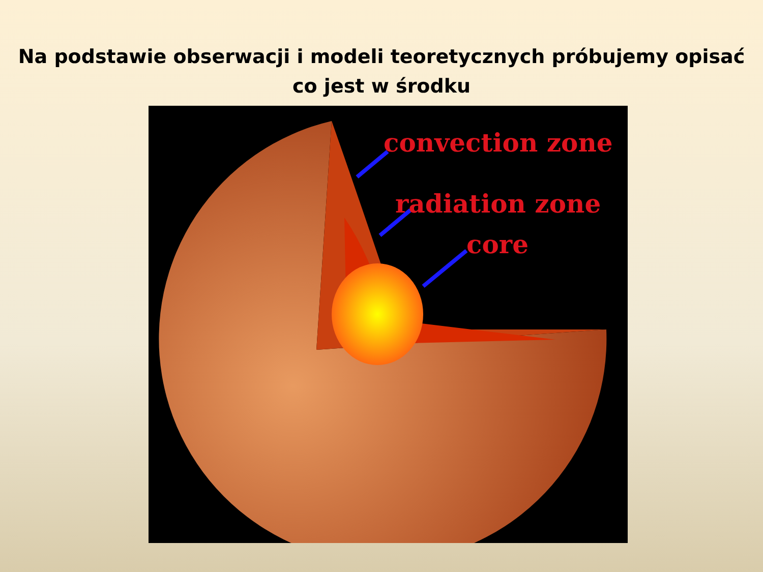Na podstawie obserwacji i modeli teoretycznych próbujemy opisać
co jest w środku
convection zone
radiation zone
core